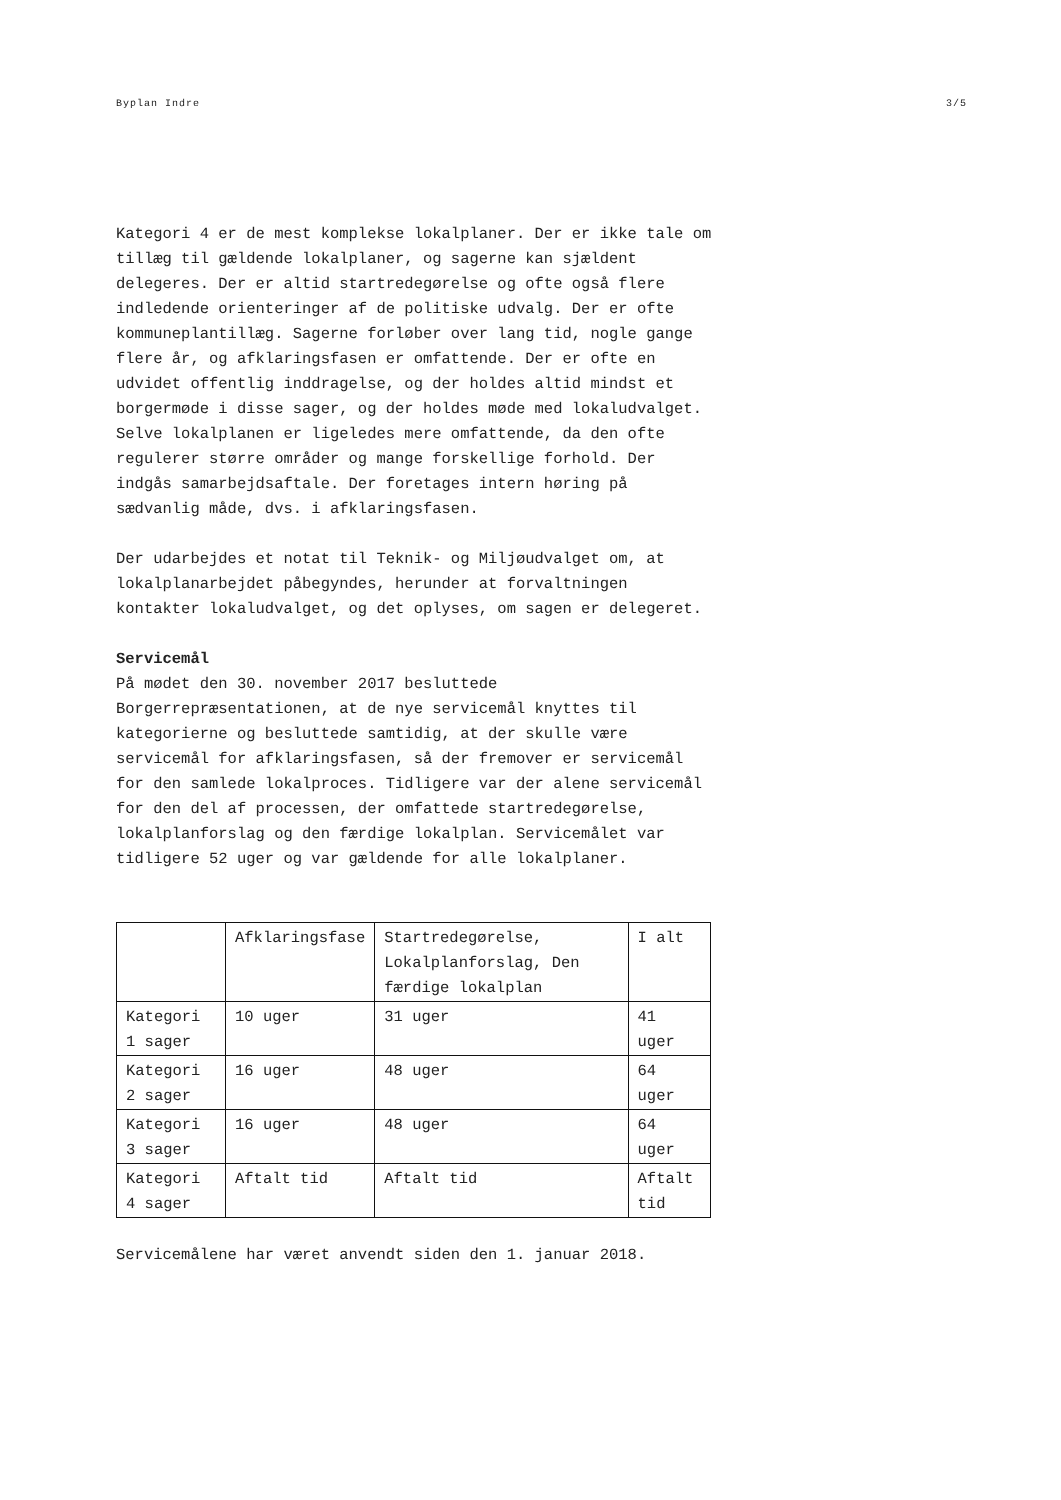Byplan Indre 3/5
Kategori 4 er de mest komplekse lokalplaner. Der er ikke tale om tillæg til gældende lokalplaner, og sagerne kan sjældent delegeres. Der er altid startredegørelse og ofte også flere indledende orienteringer af de politiske udvalg. Der er ofte kommuneplantillæg. Sagerne forløber over lang tid, nogle gange flere år, og afklaringsfasen er omfattende. Der er ofte en udvidet offentlig inddragelse, og der holdes altid mindst et borgermøde i disse sager, og der holdes møde med lokaludvalget. Selve lokalplanen er ligeledes mere omfattende, da den ofte regulerer større områder og mange forskellige forhold. Der indgås samarbejdsaftale. Der foretages intern høring på sædvanlig måde, dvs. i afklaringsfasen.
Der udarbejdes et notat til Teknik- og Miljøudvalget om, at lokalplanarbejdet påbegyndes, herunder at forvaltningen kontakter lokaludvalget, og det oplyses, om sagen er delegeret.
Servicemål
På mødet den 30. november 2017 besluttede Borgerrepræsentationen, at de nye servicemål knyttes til kategorierne og besluttede samtidig, at der skulle være servicemål for afklaringsfasen, så der fremover er servicemål for den samlede lokalproces. Tidligere var der alene servicemål for den del af processen, der omfattede startredegørelse, lokalplanforslag og den færdige lokalplan. Servicemålet var tidligere 52 uger og var gældende for alle lokalplaner.
| | Afklaringsfase | Startredegørelse, Lokalplanforslag, Den færdige lokalplan | I alt |
| Kategori 1 sager | 10 uger | 31 uger | 41 uger |
| Kategori 2 sager | 16 uger | 48 uger | 64 uger |
| Kategori 3 sager | 16 uger | 48 uger | 64 uger |
| Kategori 4 sager | Aftalt tid | Aftalt tid | Aftalt tid |
Servicemålene har været anvendt siden den 1. januar 2018.